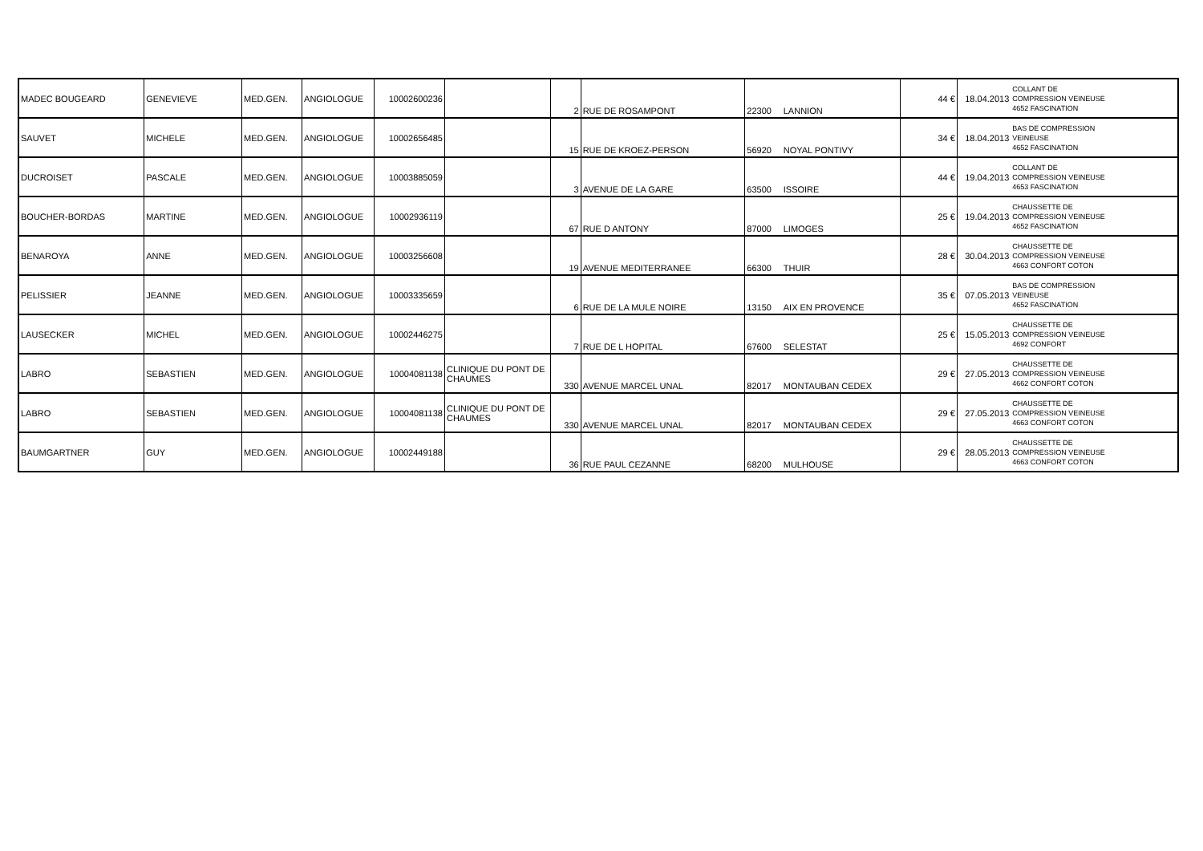| MADEC BOUGEARD | GENEVIEVE | MED.GEN. | ANGIOLOGUE | 10002600236 | | 2 | RUE DE ROSAMPONT | 22300 | LANNION | 44 € | 18.04.2013 | COLLANT DE COMPRESSION VEINEUSE 4652 FASCINATION |
| SAUVET | MICHELE | MED.GEN. | ANGIOLOGUE | 10002656485 | | 15 | RUE DE KROEZ-PERSON | 56920 | NOYAL PONTIVY | 34 € | 18.04.2013 | BAS DE COMPRESSION VEINEUSE 4652 FASCINATION |
| DUCROISET | PASCALE | MED.GEN. | ANGIOLOGUE | 10003885059 | | 3 | AVENUE DE LA GARE | 63500 | ISSOIRE | 44 € | 19.04.2013 | COLLANT DE COMPRESSION VEINEUSE 4653 FASCINATION |
| BOUCHER-BORDAS | MARTINE | MED.GEN. | ANGIOLOGUE | 10002936119 | | 67 | RUE D ANTONY | 87000 | LIMOGES | 25 € | 19.04.2013 | CHAUSSETTE DE COMPRESSION VEINEUSE 4652 FASCINATION |
| BENAROYA | ANNE | MED.GEN. | ANGIOLOGUE | 10003256608 | | 19 | AVENUE MEDITERRANEE | 66300 | THUIR | 28 € | 30.04.2013 | CHAUSSETTE DE COMPRESSION VEINEUSE 4663 CONFORT COTON |
| PELISSIER | JEANNE | MED.GEN. | ANGIOLOGUE | 10003335659 | | 6 | RUE DE LA MULE NOIRE | 13150 | AIX EN PROVENCE | 35 € | 07.05.2013 | BAS DE COMPRESSION VEINEUSE 4652 FASCINATION |
| LAUSECKER | MICHEL | MED.GEN. | ANGIOLOGUE | 10002446275 | | 7 | RUE DE L HOPITAL | 67600 | SELESTAT | 25 € | 15.05.2013 | CHAUSSETTE DE COMPRESSION VEINEUSE 4692 CONFORT |
| LABRO | SEBASTIEN | MED.GEN. | ANGIOLOGUE | 10004081138 | CLINIQUE DU PONT DE CHAUMES | 330 | AVENUE MARCEL UNAL | 82017 | MONTAUBAN CEDEX | 29 € | 27.05.2013 | CHAUSSETTE DE COMPRESSION VEINEUSE 4662 CONFORT COTON |
| LABRO | SEBASTIEN | MED.GEN. | ANGIOLOGUE | 10004081138 | CLINIQUE DU PONT DE CHAUMES | 330 | AVENUE MARCEL UNAL | 82017 | MONTAUBAN CEDEX | 29 € | 27.05.2013 | CHAUSSETTE DE COMPRESSION VEINEUSE 4663 CONFORT COTON |
| BAUMGARTNER | GUY | MED.GEN. | ANGIOLOGUE | 10002449188 | | 36 | RUE PAUL CEZANNE | 68200 | MULHOUSE | 29 € | 28.05.2013 | CHAUSSETTE DE COMPRESSION VEINEUSE 4663 CONFORT COTON |